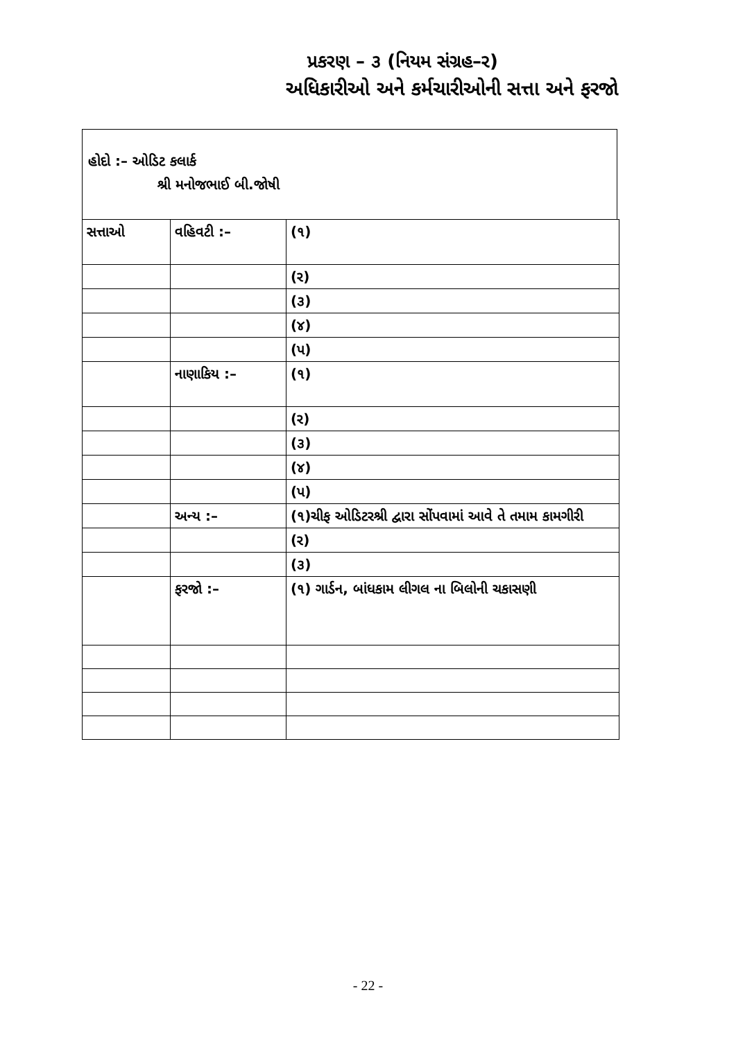પ્રકરણ – ૩ (નિયમ સંગ્રહ–ર)
અધિકારીઓ અને કર્મચારીઓની સત્તા અને ફરજો
હોદો :– ઓડિટ કલાર્ક
શ્રી મનોજભાઈ બી.જોષી
| સત્તાઓ | વહિવટી :– | (૧) |
| | | (ર) |
| | | (૩) |
| | | (૪) |
| | | (પ) |
| | નાણાકિય :– | (૧) |
| | | (ર) |
| | | (૩) |
| | | (૪) |
| | | (પ) |
| | અન્ય :– | (૧)ચીફ ઓડિટરશ્રી દ્વારા સોંપવામાં આવે તે તમામ કામગીરી |
| | | (ર) |
| | | (૩) |
| | ફરજો :– | (૧) ગાર્ડન, બાંધકામ લીગલ ના બિલોની ચકાસણી |
- 22 -